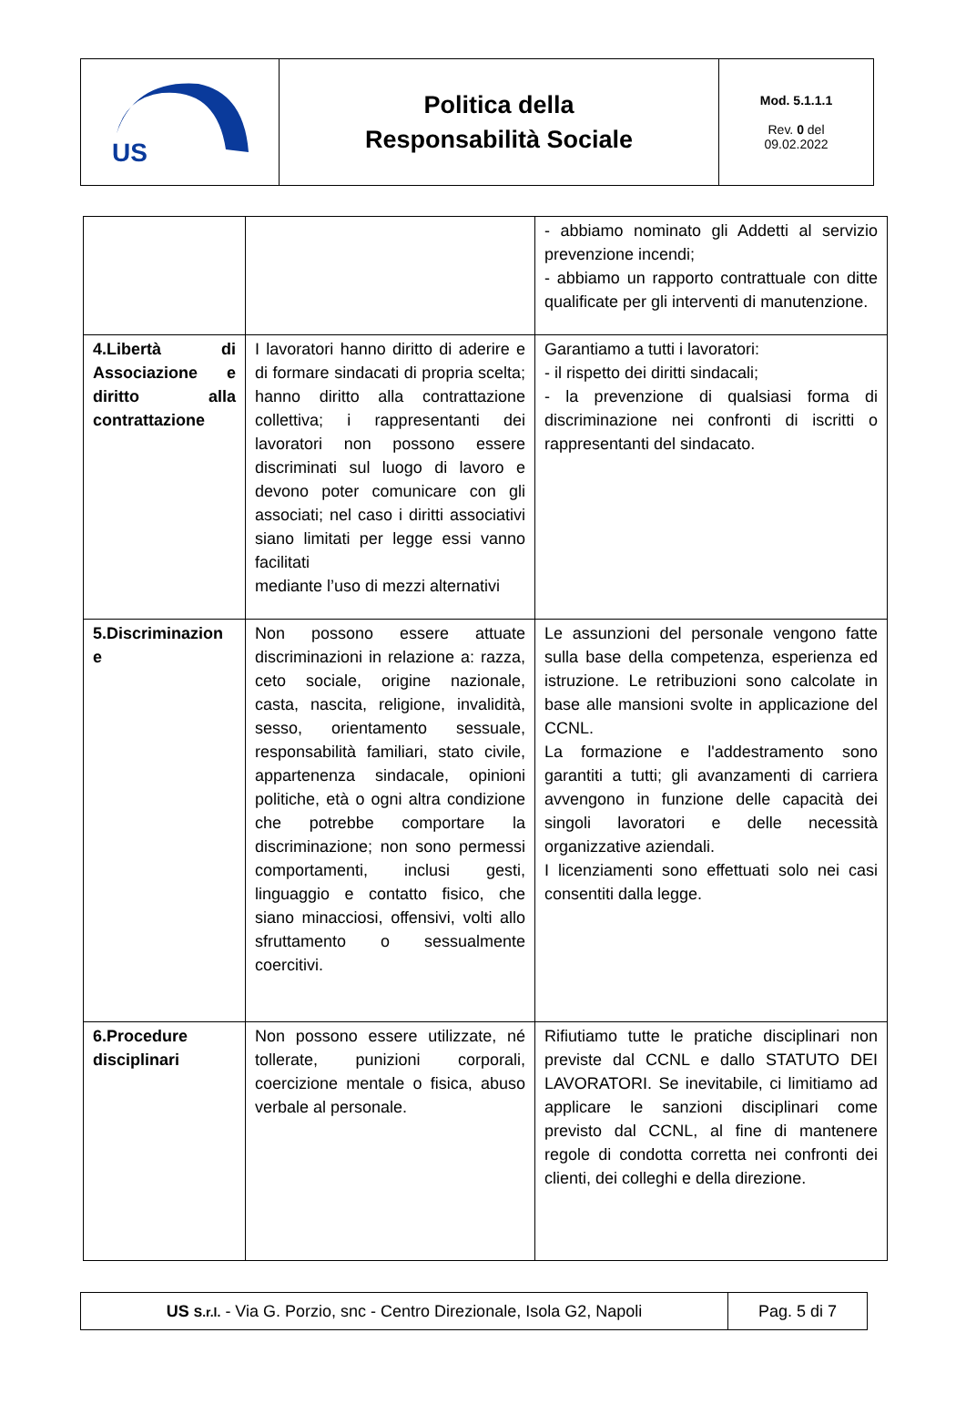| US | Politica della Responsabilità Sociale | Mod. 5.1.1.1 Rev. 0 del 09.02.2022 |
| | | - abbiamo nominato gli Addetti al servizio prevenzione incendi; - abbiamo un rapporto contrattuale con ditte qualificate per gli interventi di manutenzione. |
| 4.Libertà di Associazione e diritto alla contrattazione | I lavoratori hanno diritto di aderire e di formare sindacati di propria scelta; hanno diritto alla contrattazione collettiva; i rappresentanti dei lavoratori non possono essere discriminati sul luogo di lavoro e devono poter comunicare con gli associati; nel caso i diritti associativi siano limitati per legge essi vanno facilitati mediante l’uso di mezzi alternativi | Garantiamo a tutti i lavoratori: - il rispetto dei diritti sindacali; - la prevenzione di qualsiasi forma di discriminazione nei confronti di iscritti o rappresentanti del sindacato. |
| 5.Discriminazion e | Non possono essere attuate discriminazioni in relazione a: razza, ceto sociale, origine nazionale, casta, nascita, religione, invalidità, sesso, orientamento sessuale, responsabilità familiari, stato civile, appartenenza sindacale, opinioni politiche, età o ogni altra condizione che potrebbe comportare la discriminazione; non sono permessi comportamenti, inclusi gesti, linguaggio e contatto fisico, che siano minacciosi, offensivi, volti allo sfruttamento o sessualmente coercitivi. | Le assunzioni del personale vengono fatte sulla base della competenza, esperienza ed istruzione. Le retribuzioni sono calcolate in base alle mansioni svolte in applicazione del CCNL. La formazione e l'addestramento sono garantiti a tutti; gli avanzamenti di carriera avvengono in funzione delle capacità dei singoli lavoratori e delle necessità organizzative aziendali. I licenziamenti sono effettuati solo nei casi consentiti dalla legge. |
| 6.Procedure disciplinari | Non possono essere utilizzate, né tollerate, punizioni corporali, coercizione mentale o fisica, abuso verbale al personale. | Rifiutiamo tutte le pratiche disciplinari non previste dal CCNL e dallo STATUTO DEI LAVORATORI. Se inevitabile, ci limitiamo ad applicare le sanzioni disciplinari come previsto dal CCNL, al fine di mantenere regole di condotta corretta nei confronti dei clienti, dei colleghi e della direzione. |
| US S.r.l. - Via G. Porzio, snc - Centro Direzionale, Isola G2, Napoli | Pag. 5 di 7 |